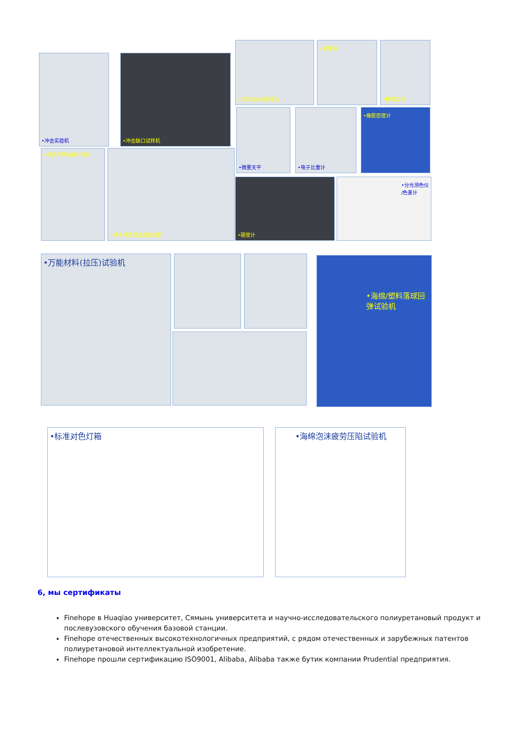•冲击实验机 •冲击缺口试样机
•红外线水份测定仪 •显微镜 •精密天平
•微量天平 •电子比重计 •橡胶密度计
•动态力学粘弹分析仪 •维卡热变形温度试验机
•硬度计 •分光测色仪 /色差计
•万能材料(拉压)试验机 •海绵/塑料落球回弹试验机
•标准对色灯箱 •海绵泡沫疲劳压陷试验机
6, мы сертификаты
Finehope в Huaqiao университет, Сямынь университета и научно-исследовательского полиуретановый продукт и послевузовского обучения базовой станции.
Finehope отечественных высокотехнологичных предприятий, с рядом отечественных и зарубежных патентов полиуретановой интеллектуальной изобретение.
Finehope прошли сертификацию ISO9001, Alibaba, Alibaba также бутик компании Prudential предприятия.